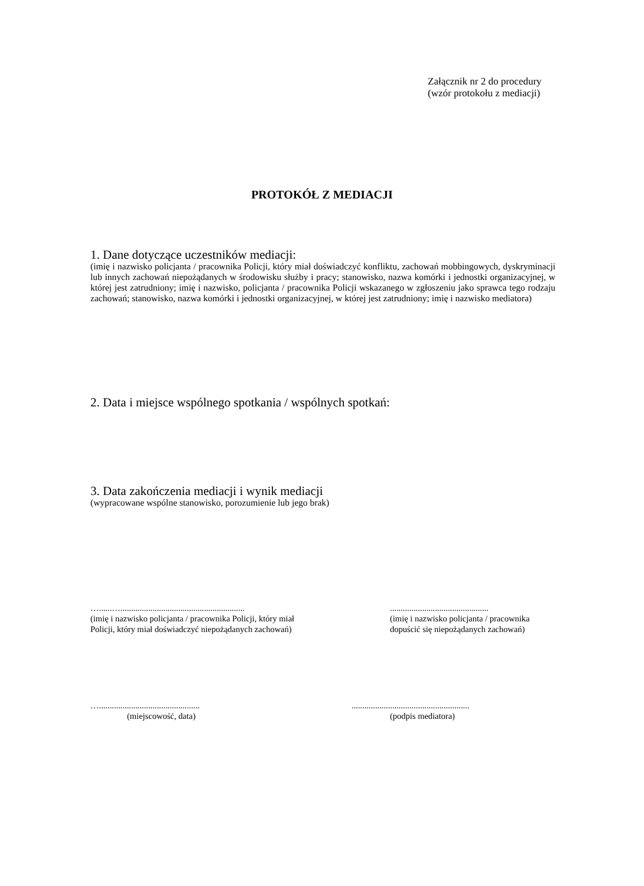Załącznik nr 2 do procedury
(wzór protokołu z mediacji)
PROTOKÓŁ Z MEDIACJI
1. Dane dotyczące uczestników mediacji:
(imię i nazwisko policjanta / pracownika Policji, który miał doświadczyć konfliktu, zachowań mobbingowych, dyskryminacji lub innych zachowań niepożądanych w środowisku służby i pracy; stanowisko, nazwa komórki i jednostki organizacyjnej, w której jest zatrudniony; imię i nazwisko, policjanta / pracownika Policji wskazanego w zgłoszeniu jako sprawca tego rodzaju zachowań; stanowisko, nazwa komórki i jednostki organizacyjnej, w której jest zatrudniony; imię i nazwisko mediatora)
2. Data i miejsce wspólnego spotkania / wspólnych spotkań:
3. Data zakończenia mediacji i wynik mediacji
(wypracowane wspólne stanowisko, porozumienie lub jego brak)
…......…..........................................................
(imię i nazwisko policjanta / pracownika Policji, który miał
Policji, który miał doświadczyć niepożądanych zachowań)
..............................................
(imię i nazwisko policjanta / pracownika
dopuścić się niepożądanych zachowań)
…...............................................
(miejscowość, data)
.......................................................
(podpis mediatora)